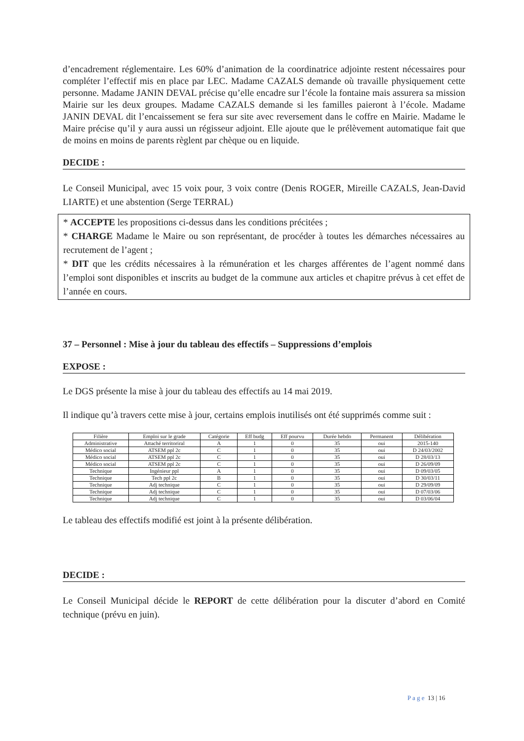d’encadrement réglementaire. Les 60% d’animation de la coordinatrice adjointe restent nécessaires pour compléter l’effectif mis en place par LEC. Madame CAZALS demande où travaille physiquement cette personne. Madame JANIN DEVAL précise qu’elle encadre sur l’école la fontaine mais assurera sa mission Mairie sur les deux groupes. Madame CAZALS demande si les familles paieront à l’école. Madame JANIN DEVAL dit l’encaissement se fera sur site avec reversement dans le coffre en Mairie. Madame le Maire précise qu’il y aura aussi un régisseur adjoint. Elle ajoute que le prélèvement automatique fait que de moins en moins de parents règlent par chèque ou en liquide.
DECIDE :
Le Conseil Municipal, avec 15 voix pour, 3 voix contre (Denis ROGER, Mireille CAZALS, Jean-David LIARTE) et une abstention (Serge TERRAL)
* ACCEPTE les propositions ci-dessus dans les conditions précitées ;
* CHARGE Madame le Maire ou son représentant, de procéder à toutes les démarches nécessaires au recrutement de l’agent ;
* DIT que les crédits nécessaires à la rémunération et les charges afférentes de l’agent nommé dans l’emploi sont disponibles et inscrits au budget de la commune aux articles et chapitre prévus à cet effet de l’année en cours.
37 – Personnel : Mise à jour du tableau des effectifs – Suppressions d’emplois
EXPOSE :
Le DGS présente la mise à jour du tableau des effectifs au 14 mai 2019.
Il indique qu’à travers cette mise à jour, certains emplois inutilisés ont été supprimés comme suit :
| Filière | Emploi sur le grade | Catégorie | Eff budg | Eff pourvu | Durée hebdo | Permanent | Délibération |
| --- | --- | --- | --- | --- | --- | --- | --- |
| Administrative | Attaché territoriral | A | 1 | 0 | 35 | oui | 2015-140 |
| Médico social | ATSEM ppl 2c | C | 1 | 0 | 35 | oui | D 24/03/2002 |
| Médico social | ATSEM ppl 2c | C | 1 | 0 | 35 | oui | D 28/03/13 |
| Médico social | ATSEM ppl 2c | C | 1 | 0 | 35 | oui | D 26/09/09 |
| Technique | Ingénieur ppl | A | 1 | 0 | 35 | oui | D 09/03/05 |
| Technique | Tech ppl 2c | B | 1 | 0 | 35 | oui | D 30/03/11 |
| Technique | Adj technique | C | 1 | 0 | 35 | oui | D 29/09/09 |
| Technique | Adj technique | C | 1 | 0 | 35 | oui | D 07/03/06 |
| Technique | Adj technique | C | 1 | 0 | 35 | oui | D 03/06/04 |
Le tableau des effectifs modifié est joint à la présente délibération.
DECIDE :
Le Conseil Municipal décide le REPORT de cette délibération pour la discuter d’abord en Comité technique (prévu en juin).
P a g e 13 | 16